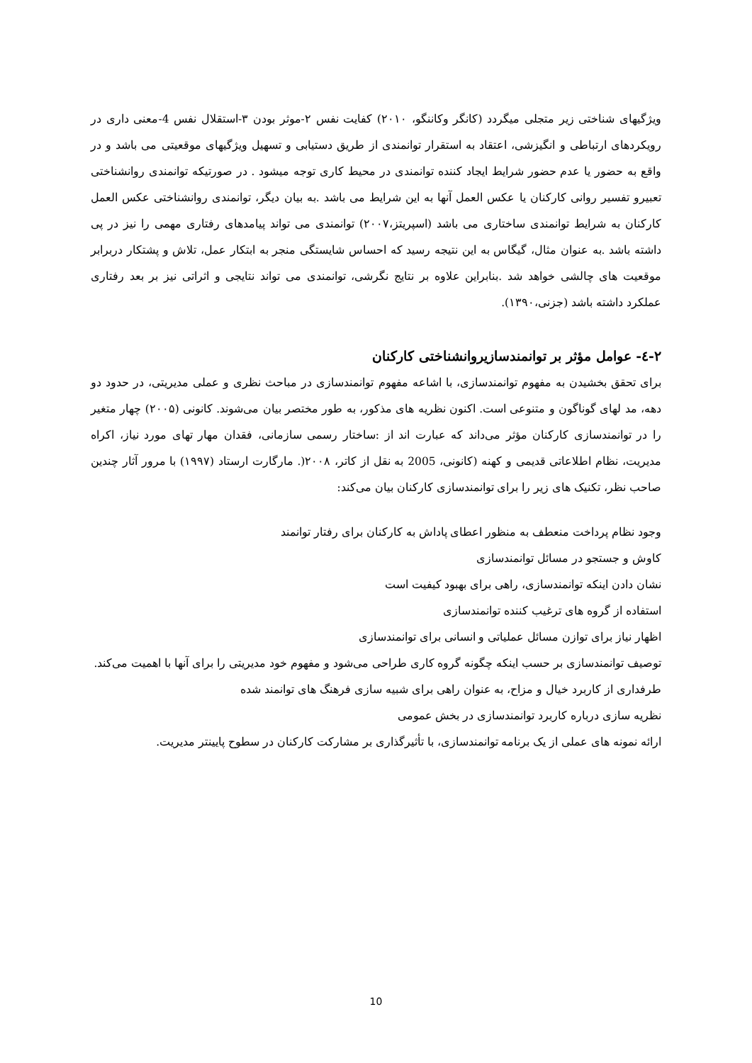ویژگیهای شناختی زیر متجلی میگردد (کانگر وکاننگو، ۲۰۱۰) کفایت نفس ۲-موثر بودن ۳-استقلال نفس 4-معنی داری در رویکردهای ارتباطی و انگیزشی، اعتقاد به استقرار توانمندی از طریق دستیابی و تسهیل ویژگیهای موقعیتی می باشد و در واقع به حضور یا عدم حضور شرایط ایجاد کننده توانمندی در محیط کاری توجه میشود . در صورتیکه توانمندی روانشناختی تعبیرو تفسیر روانی کارکنان یا عکس العمل آنها به این شرایط می باشد .به بیان دیگر، توانمندی روانشناختی عکس العمل کارکنان به شرایط توانمندی ساختاری می باشد (اسپریتز،۲۰۰۷) توانمندی می تواند پیامدهای رفتاری مهمی را نیز در پی داشته باشد .به عنوان مثال، گیگاس به این نتیجه رسید که احساس شایستگی منجر به ابتکار عمل، تلاش و پشتکار دربرابر موقعیت های چالشی خواهد شد .بنابراین علاوه بر نتایج نگرشی، توانمندی می تواند نتایجی و اثراتی نیز بر بعد رفتاری عملکرد داشته باشد (جزنی،۱۳۹۰).
۲-٤- عوامل مؤثر بر توانمندسازیروانشناختی کارکنان
برای تحقق بخشیدن به مفهوم توانمندسازی، با اشاعه مفهوم توانمندسازی در مباحث نظری و عملی مدیریتی، در حدود دو دهه، مد لهای گوناگون و متنوعی است. اکنون نظریه های مذکور، به طور مختصر بیان می‌شوند. کانونی (۲۰۰۵) چهار متغیر را در توانمندسازی کارکنان مؤثر می‌داند که عبارت اند از :ساختار رسمی سازمانی، فقدان مهار تهای مورد نیاز، اکراه مدیریت، نظام اطلاعاتی قدیمی و کهنه (کانونی، 2005 به نقل از کاتر، ۲۰۰۸(. مارگارت ارستاد (۱۹۹۷) با مرور آثار چندین صاحب نظر، تکنیک های زیر را برای توانمندسازی کارکنان بیان می‌کند:
وجود نظام پرداخت منعطف به منظور اعطای پاداش به کارکنان برای رفتار توانمند
کاوش و جستجو در مسائل توانمندسازی
نشان دادن اینکه توانمندسازی، راهی برای بهبود کیفیت است
استفاده از گروه های ترغیب کننده توانمندسازی
اظهار نیاز برای توازن مسائل عملیاتی و انسانی برای توانمندسازی
توصیف توانمندسازی بر حسب اینکه چگونه گروه کاری طراحی می‌شود و مفهوم خود مدیریتی را برای آنها با اهمیت می‌کند.
طرفداری از کاربرد خیال و مزاح، به عنوان راهی برای شبیه سازی فرهنگ های توانمند شده
نظریه سازی درباره کاربرد توانمندسازی در بخش عمومی
ارائه نمونه های عملی از یک برنامه توانمندسازی، با تأثیرگذاری بر مشارکت کارکنان در سطوح پایینتر مدیریت.
10